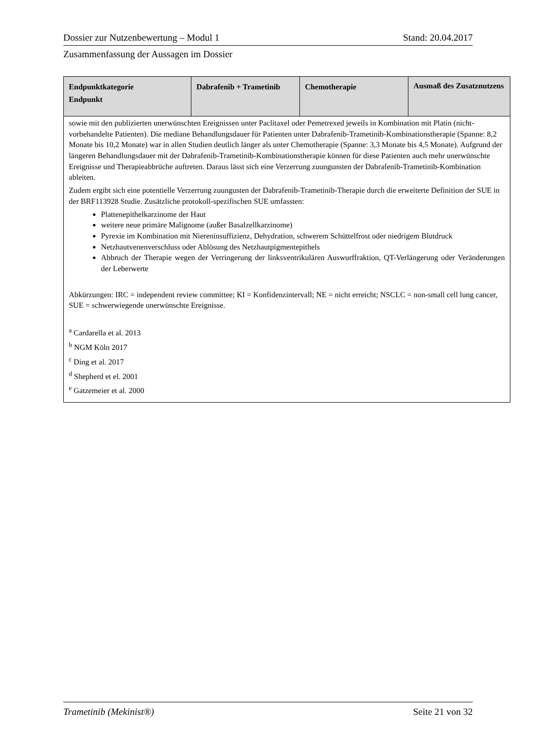Dossier zur Nutzenbewertung – Modul 1 Stand: 20.04.2017
Zusammenfassung der Aussagen im Dossier
| Endpunktkategorie Endpunkt | Dabrafenib + Trametinib | Chemotherapie | Ausmaß des Zusatznutzens |
| --- | --- | --- | --- |
| sowie mit den publizierten unerwünschten Ereignissen unter Paclitaxel oder Pemetrexed jeweils in Kombination mit Platin (nicht-vorbehandelte Patienten). Die mediane Behandlungsdauer für Patienten unter Dabrafenib-Trametinib-Kombinationstherapie (Spanne: 8,2 Monate bis 10,2 Monate) war in allen Studien deutlich länger als unter Chemotherapie (Spanne: 3,3 Monate bis 4,5 Monate). Aufgrund der längeren Behandlungsdauer mit der Dabrafenib-Trametinib-Kombinationstherapie können für diese Patienten auch mehr unerwünschte Ereignisse und Therapieabbrüche auftreten. Daraus lässt sich eine Verzerrung zuungunsten der Dabrafenib-Trametinib-Kombination ableiten. Zudem ergibt sich eine potentielle Verzerrung zuungusten der Dabrafenib-Trametinib-Therapie durch die erweiterte Definition der SUE in der BRF113928 Studie. Zusätzliche protokoll-spezifischen SUE umfassten: Plattenepithelkarzinome der Haut weitere neue primäre Malignome (außer Basalzellkarzinome) Pyrexie im Kombination mit Niereninsuffizienz, Dehydration, schwerem Schüttelfrost oder niedrigem Blutdruck Netzhautvenenverschluss oder Ablösung des Netzhautpigmentepithels Abbruch der Therapie wegen der Verringerung der linksventrikulären Auswurffraktion, QT-Verlängerung oder Veränderungen der Leberwerte Abkürzungen: IRC = independent review committee; KI = Konfidenzintervall; NE = nicht erreicht; NSCLC = non-small cell lung cancer, SUE = schwerwiegende unerwünschte Ereignisse. <sup>a</sup> Cardarella et al. 2013 <sup>b</sup> NGM Köln 2017 <sup>c</sup> Ding et al. 2017 <sup>d</sup> Shepherd et el. 2001 <sup>e</sup> Gatzemeier et al. 2000 | | | |
Trametinib (Mekinist®) Seite 21 von 32